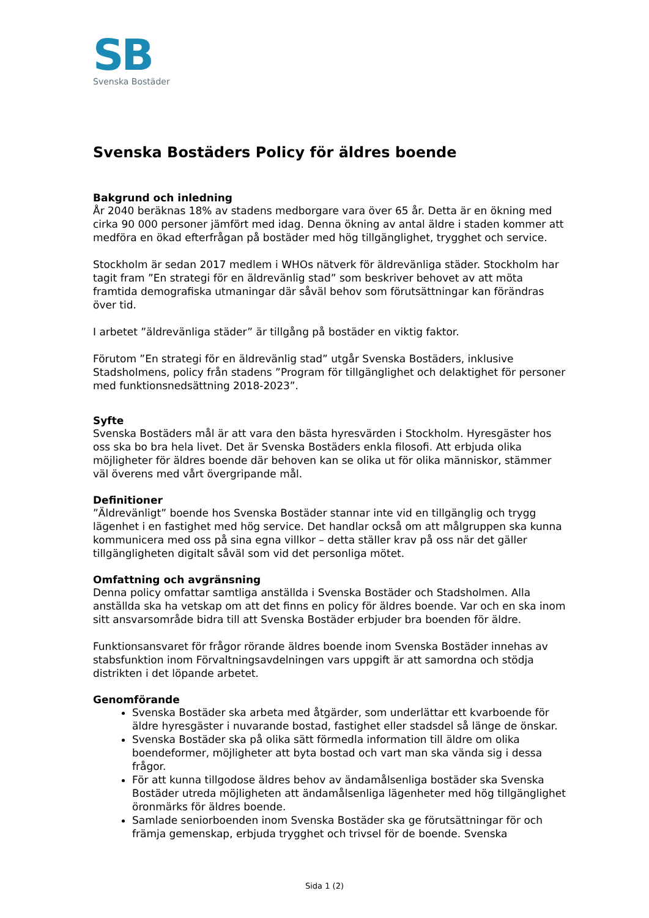SB
Svenska Bostäder
Svenska Bostäders Policy för äldres boende
Bakgrund och inledning
År 2040 beräknas 18% av stadens medborgare vara över 65 år. Detta är en ökning med cirka 90 000 personer jämfört med idag. Denna ökning av antal äldre i staden kommer att medföra en ökad efterfrågan på bostäder med hög tillgänglighet, trygghet och service.
Stockholm är sedan 2017 medlem i WHOs nätverk för äldrevänliga städer. Stockholm har tagit fram ”En strategi för en äldrevänlig stad” som beskriver behovet av att möta framtida demografiska utmaningar där såväl behov som förutsättningar kan förändras över tid.
I arbetet ”äldrevänliga städer” är tillgång på bostäder en viktig faktor.
Förutom ”En strategi för en äldrevänlig stad” utgår Svenska Bostäders, inklusive Stadsholmens, policy från stadens ”Program för tillgänglighet och delaktighet för personer med funktionsnedsättning 2018-2023”.
Syfte
Svenska Bostäders mål är att vara den bästa hyresvärden i Stockholm. Hyresgäster hos oss ska bo bra hela livet. Det är Svenska Bostäders enkla filosofi. Att erbjuda olika möjligheter för äldres boende där behoven kan se olika ut för olika människor, stämmer väl överens med vårt övergripande mål.
Definitioner
”Äldrevänligt” boende hos Svenska Bostäder stannar inte vid en tillgänglig och trygg lägenhet i en fastighet med hög service. Det handlar också om att målgruppen ska kunna kommunicera med oss på sina egna villkor – detta ställer krav på oss när det gäller tillgängligheten digitalt såväl som vid det personliga mötet.
Omfattning och avgränsning
Denna policy omfattar samtliga anställda i Svenska Bostäder och Stadsholmen. Alla anställda ska ha vetskap om att det finns en policy för äldres boende. Var och en ska inom sitt ansvarsområde bidra till att Svenska Bostäder erbjuder bra boenden för äldre.
Funktionsansvaret för frågor rörande äldres boende inom Svenska Bostäder innehas av stabsfunktion inom Förvaltningsavdelningen vars uppgift är att samordna och stödja distrikten i det löpande arbetet.
Genomförande
Svenska Bostäder ska arbeta med åtgärder, som underlättar ett kvarboende för äldre hyresgäster i nuvarande bostad, fastighet eller stadsdel så länge de önskar.
Svenska Bostäder ska på olika sätt förmedla information till äldre om olika boendeformer, möjligheter att byta bostad och vart man ska vända sig i dessa frågor.
För att kunna tillgodose äldres behov av ändamålsenliga bostäder ska Svenska Bostäder utreda möjligheten att ändamålsenliga lägenheter med hög tillgänglighet öronmärks för äldres boende.
Samlade seniorboenden inom Svenska Bostäder ska ge förutsättningar för och främja gemenskap, erbjuda trygghet och trivsel för de boende. Svenska
Sida 1 (2)